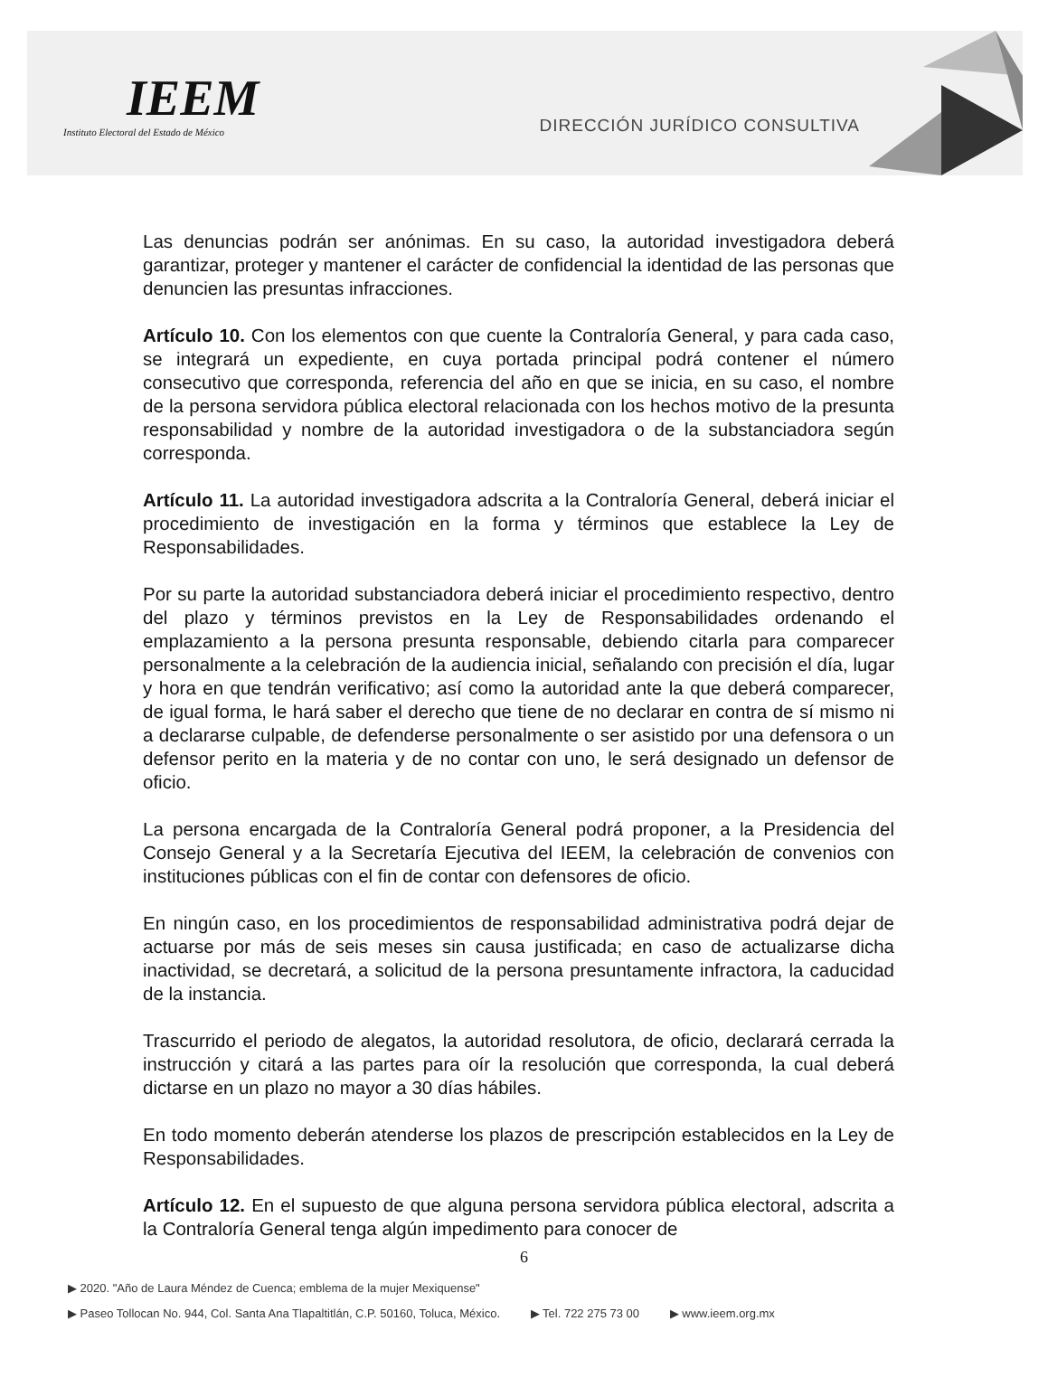IEEM
Instituto Electoral del Estado de México
DIRECCIÓN JURÍDICO CONSULTIVA
Las denuncias podrán ser anónimas. En su caso, la autoridad investigadora deberá garantizar, proteger y mantener el carácter de confidencial la identidad de las personas que denuncien las presuntas infracciones.
Artículo 10. Con los elementos con que cuente la Contraloría General, y para cada caso, se integrará un expediente, en cuya portada principal podrá contener el número consecutivo que corresponda, referencia del año en que se inicia, en su caso, el nombre de la persona servidora pública electoral relacionada con los hechos motivo de la presunta responsabilidad y nombre de la autoridad investigadora o de la substanciadora según corresponda.
Artículo 11. La autoridad investigadora adscrita a la Contraloría General, deberá iniciar el procedimiento de investigación en la forma y términos que establece la Ley de Responsabilidades.
Por su parte la autoridad substanciadora deberá iniciar el procedimiento respectivo, dentro del plazo y términos previstos en la Ley de Responsabilidades ordenando el emplazamiento a la persona presunta responsable, debiendo citarla para comparecer personalmente a la celebración de la audiencia inicial, señalando con precisión el día, lugar y hora en que tendrán verificativo; así como la autoridad ante la que deberá comparecer, de igual forma, le hará saber el derecho que tiene de no declarar en contra de sí mismo ni a declararse culpable, de defenderse personalmente o ser asistido por una defensora o un defensor perito en la materia y de no contar con uno, le será designado un defensor de oficio.
La persona encargada de la Contraloría General podrá proponer, a la Presidencia del Consejo General y a la Secretaría Ejecutiva del IEEM, la celebración de convenios con instituciones públicas con el fin de contar con defensores de oficio.
En ningún caso, en los procedimientos de responsabilidad administrativa podrá dejar de actuarse por más de seis meses sin causa justificada; en caso de actualizarse dicha inactividad, se decretará, a solicitud de la persona presuntamente infractora, la caducidad de la instancia.
Trascurrido el periodo de alegatos, la autoridad resolutora, de oficio, declarará cerrada la instrucción y citará a las partes para oír la resolución que corresponda, la cual deberá dictarse en un plazo no mayor a 30 días hábiles.
En todo momento deberán atenderse los plazos de prescripción establecidos en la Ley de Responsabilidades.
Artículo 12. En el supuesto de que alguna persona servidora pública electoral, adscrita a la Contraloría General tenga algún impedimento para conocer de
6
▶ 2020. "Año de Laura Méndez de Cuenca; emblema de la mujer Mexiquense"
▶ Paseo Tollocan No. 944, Col. Santa Ana Tlapaltitlán, C.P. 50160, Toluca, México. ▶ Tel. 722 275 73 00 ▶ www.ieem.org.mx